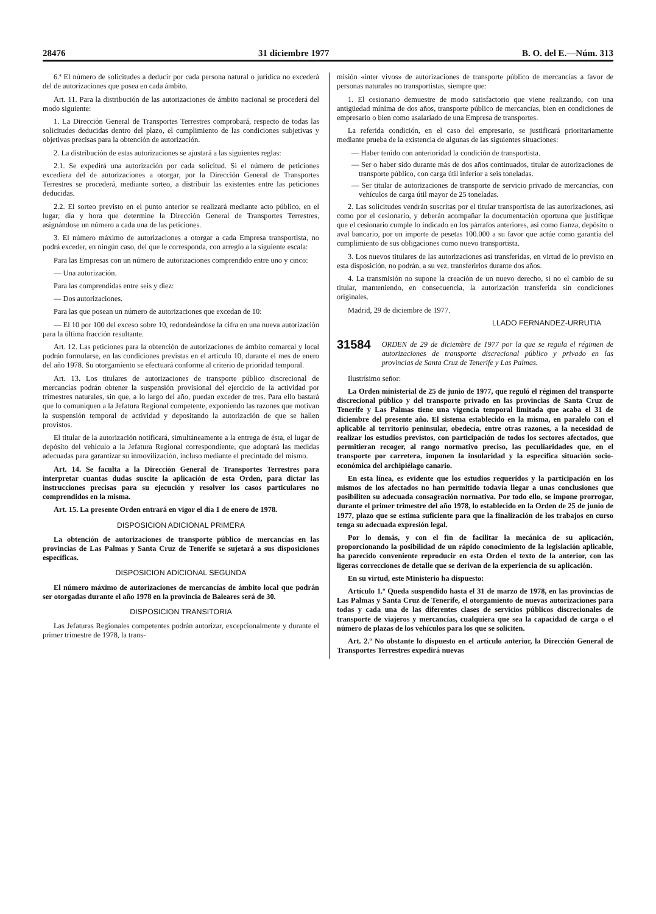28476 31 diciembre 1977 B. O. del E.—Núm. 313
6.ª El número de solicitudes a deducir por cada persona natural o jurídica no excederá del de autorizaciones que posea en cada ámbito.
Art. 11. Para la distribución de las autorizaciones de ámbito nacional se procederá del modo siguiente:
1. La Dirección General de Transportes Terrestres comprobará, respecto de todas las solicitudes deducidas dentro del plazo, el cumplimiento de las condiciones subjetivas y objetivas precisas para la obtención de autorización.
2. La distribución de estas autorizaciones se ajustará a las siguientes reglas:
2.1. Se expedirá una autorización por cada solicitud. Si el número de peticiones excediera del de autorizaciones a otorgar, por la Dirección General de Transportes Terrestres se procederá, mediante sorteo, a distribuir las existentes entre las peticiones deducidas.
2.2. El sorteo previsto en el punto anterior se realizará mediante acto público, en el lugar, día y hora que determine la Dirección General de Transportes Terrestres, asignándose un número a cada una de las peticiones.
3. El número máximo de autorizaciones a otorgar a cada Empresa transportista, no podrá exceder, en ningún caso, del que le corresponda, con arreglo a la siguiente escala:
Para las Empresas con un número de autorizaciones comprendido entre uno y cinco:
— Una autorización.
Para las comprendidas entre seis y diez:
— Dos autorizaciones.
Para las que posean un número de autorizaciones que excedan de 10:
— El 10 por 100 del exceso sobre 10, redondeándose la cifra en una nueva autorización para la última fracción resultante.
Art. 12. Las peticiones para la obtención de autorizaciones de ámbito comarcal y local podrán formularse, en las condiciones previstas en el artículo 10, durante el mes de enero del año 1978. Su otorgamiento se efectuará conforme al criterio de prioridad temporal.
Art. 13. Los titulares de autorizaciones de transporte público discrecional de mercancías podrán obtener la suspensión provisional del ejercicio de la actividad por trimestres naturales, sin que, a lo largo del año, puedan exceder de tres. Para ello bastará que lo comuniquen a la Jefatura Regional competente, exponiendo las razones que motivan la suspensión temporal de actividad y depositando la autorización de que se hallen provistos.
El titular de la autorización notificará, simultáneamente a la entrega de ésta, el lugar de depósito del vehículo a la Jefatura Regional correspondiente, que adoptará las medidas adecuadas para garantizar su inmovilización, incluso mediante el precintado del mismo.
Art. 14. Se faculta a la Dirección General de Transportes Terrestres para interpretar cuantas dudas suscite la aplicación de esta Orden, para dictar las instrucciones precisas para su ejecución y resolver los casos particulares no comprendidos en la misma.
Art. 15. La presente Orden entrará en vigor el día 1 de enero de 1978.
DISPOSICION ADICIONAL PRIMERA
La obtención de autorizaciones de transporte público de mercancías en las provincias de Las Palmas y Santa Cruz de Tenerife se sujetará a sus disposiciones específicas.
DISPOSICION ADICIONAL SEGUNDA
El número máximo de autorizaciones de mercancías de ámbito local que podrán ser otorgadas durante el año 1978 en la provincia de Baleares será de 30.
DISPOSICION TRANSITORIA
Las Jefaturas Regionales competentes podrán autorizar, excepcionalmente y durante el primer trimestre de 1978, la trans-
misión «inter vivos» de autorizaciones de transporte público de mercancías a favor de personas naturales no transportistas, siempre que:
1. El cesionario demuestre de modo satisfactorio que viene realizando, con una antigüedad mínima de dos años, transporte público de mercancías, bien en condiciones de empresario o bien como asalariado de una Empresa de transportes.
La referida condición, en el caso del empresario, se justificará prioritariamente mediante prueba de la existencia de algunas de las siguientes situaciones:
— Haber tenido con anterioridad la condición de transportista.
— Ser o haber sido durante más de dos años continuados, titular de autorizaciones de transporte público, con carga útil inferior a seis toneladas.
— Ser titular de autorizaciones de transporte de servicio privado de mercancías, con vehículos de carga útil mayor de 25 toneladas.
2. Las solicitudes vendrán suscritas por el titular transportista de las autorizaciones, así como por el cesionario, y deberán acompañar la documentación oportuna que justifique que el cesionario cumple lo indicado en los párrafos anteriores, así como fianza, depósito o aval bancario, por un importe de pesetas 100.000 a su favor que actúe como garantía del cumplimiento de sus obligaciones como nuevo transportista.
3. Los nuevos titulares de las autorizaciones así transferidas, en virtud de lo previsto en esta disposición, no podrán, a su vez, transferirlos durante dos años.
4. La transmisión no supone la creación de un nuevo derecho, si no el cambio de su titular, manteniendo, en consecuencia, la autorización transferida sin condiciones originales.
Madrid, 29 de diciembre de 1977.
LLADO FERNANDEZ-URRUTIA
31584 ORDEN de 29 de diciembre de 1977 por la que se regula el régimen de autorizaciones de transporte discrecional público y privado en las provincias de Santa Cruz de Tenerife y Las Palmas.
Ilustrísimo señor:
La Orden ministerial de 25 de junio de 1977, que reguló el régimen del transporte discrecional público y del transporte privado en las provincias de Santa Cruz de Tenerife y Las Palmas tiene una vigencia temporal limitada que acaba el 31 de diciembre del presente año. El sistema establecido en la misma, en paralelo con el aplicable al territorio peninsular, obedecía, entre otras razones, a la necesidad de realizar los estudios previstos, con participación de todos los sectores afectados, que permitieran recoger, al rango normativo preciso, las peculiaridades que, en el transporte por carretera, imponen la insularidad y la específica situación socio-económica del archipiélago canario.
En esta línea, es evidente que los estudios requeridos y la participación en los mismos de los afectados no han permitido todavía llegar a unas conclusiones que posibiliten su adecuada consagración normativa. Por todo ello, se impone prorrogar, durante el primer trimestre del año 1978, lo establecido en la Orden de 25 de junio de 1977, plazo que se estima suficiente para que la finalización de los trabajos en curso tenga su adecuada expresión legal.
Por lo demás, y con el fin de facilitar la mecánica de su aplicación, proporcionando la posibilidad de un rápido conocimiento de la legislación aplicable, ha parecido conveniente reproducir en esta Orden el texto de la anterior, con las ligeras correcciones de detalle que se derivan de la experiencia de su aplicación.
En su virtud, este Ministerio ha dispuesto:
Artículo 1.º Queda suspendido hasta el 31 de marzo de 1978, en las provincias de Las Palmas y Santa Cruz de Tenerife, el otorgamiento de nuevas autorizaciones para todas y cada una de las diferentes clases de servicios públicos discrecionales de transporte de viajeros y mercancías, cualquiera que sea la capacidad de carga o el número de plazas de los vehículos para los que se soliciten.
Art. 2.º No obstante lo dispuesto en el artículo anterior, la Dirección General de Transportes Terrestres expedirá nuevas